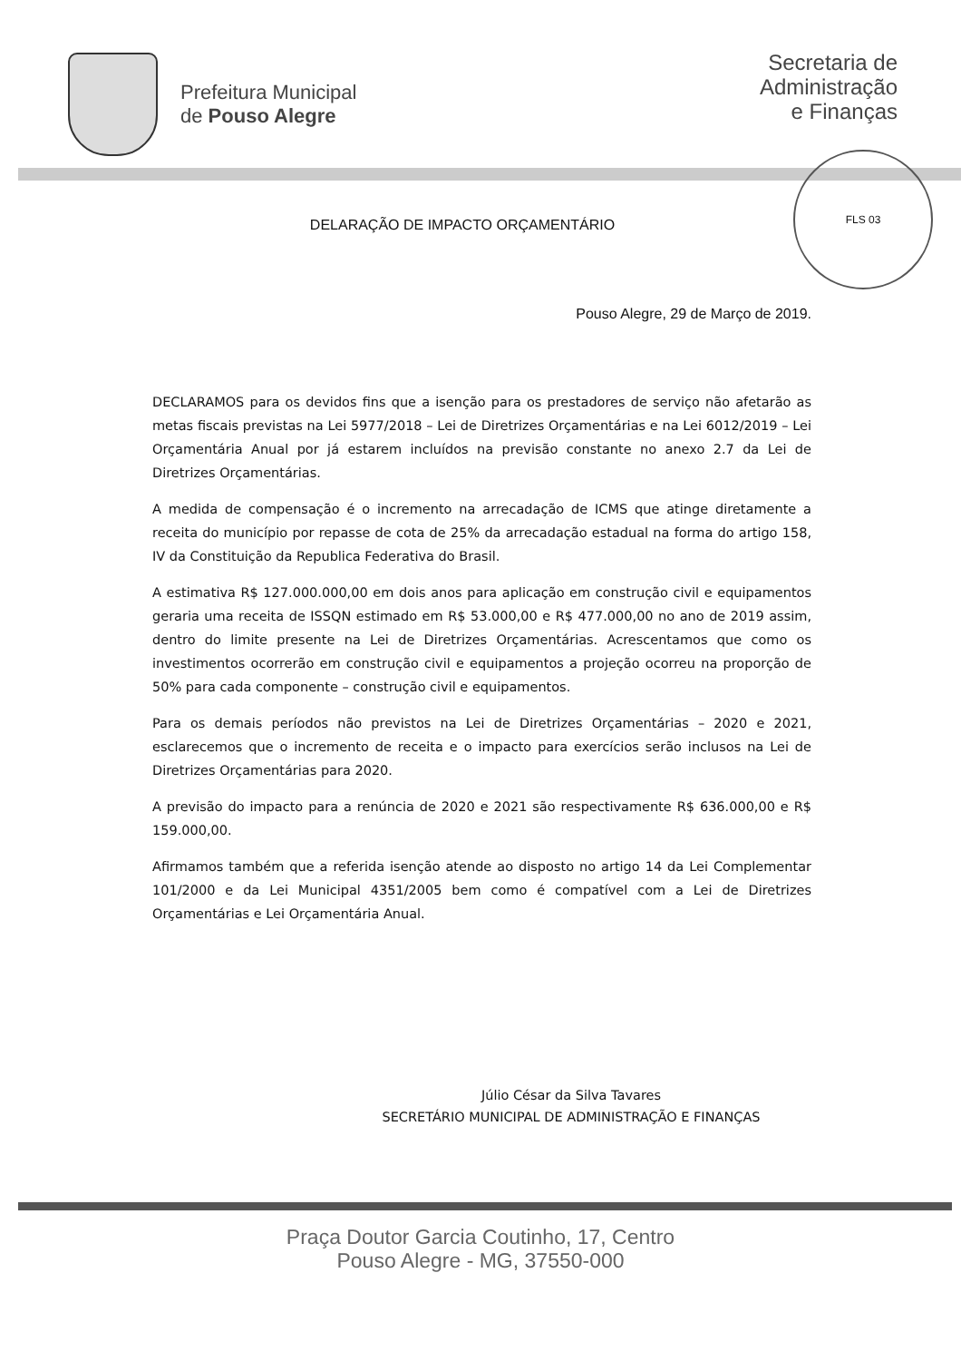Prefeitura Municipal
de Pouso Alegre
Secretaria de
Administração
e Finanças
FLS 03
DELARAÇÃO DE IMPACTO ORÇAMENTÁRIO
Pouso Alegre, 29 de Março de 2019.
DECLARAMOS para os devidos fins que a isenção para os prestadores de serviço não afetarão as metas fiscais previstas na Lei 5977/2018 – Lei de Diretrizes Orçamentárias e na Lei 6012/2019 – Lei Orçamentária Anual por já estarem incluídos na previsão constante no anexo 2.7 da Lei de Diretrizes Orçamentárias.
A medida de compensação é o incremento na arrecadação de ICMS que atinge diretamente a receita do município por repasse de cota de 25% da arrecadação estadual na forma do artigo 158, IV da Constituição da Republica Federativa do Brasil.
A estimativa R$ 127.000.000,00 em dois anos para aplicação em construção civil e equipamentos geraria uma receita de ISSQN estimado em R$ 53.000,00 e R$ 477.000,00 no ano de 2019 assim, dentro do limite presente na Lei de Diretrizes Orçamentárias. Acrescentamos que como os investimentos ocorrerão em construção civil e equipamentos a projeção ocorreu na proporção de 50% para cada componente – construção civil e equipamentos.
Para os demais períodos não previstos na Lei de Diretrizes Orçamentárias – 2020 e 2021, esclarecemos que o incremento de receita e o impacto para exercícios serão inclusos na Lei de Diretrizes Orçamentárias para 2020.
A previsão do impacto para a renúncia de 2020 e 2021 são respectivamente R$ 636.000,00 e R$ 159.000,00.
Afirmamos também que a referida isenção atende ao disposto no artigo 14 da Lei Complementar 101/2000 e da Lei Municipal 4351/2005 bem como é compatível com a Lei de Diretrizes Orçamentárias e Lei Orçamentária Anual.
Júlio César da Silva Tavares
SECRETÁRIO MUNICIPAL DE ADMINISTRAÇÃO E FINANÇAS
Praça Doutor Garcia Coutinho, 17, Centro
Pouso Alegre - MG, 37550-000